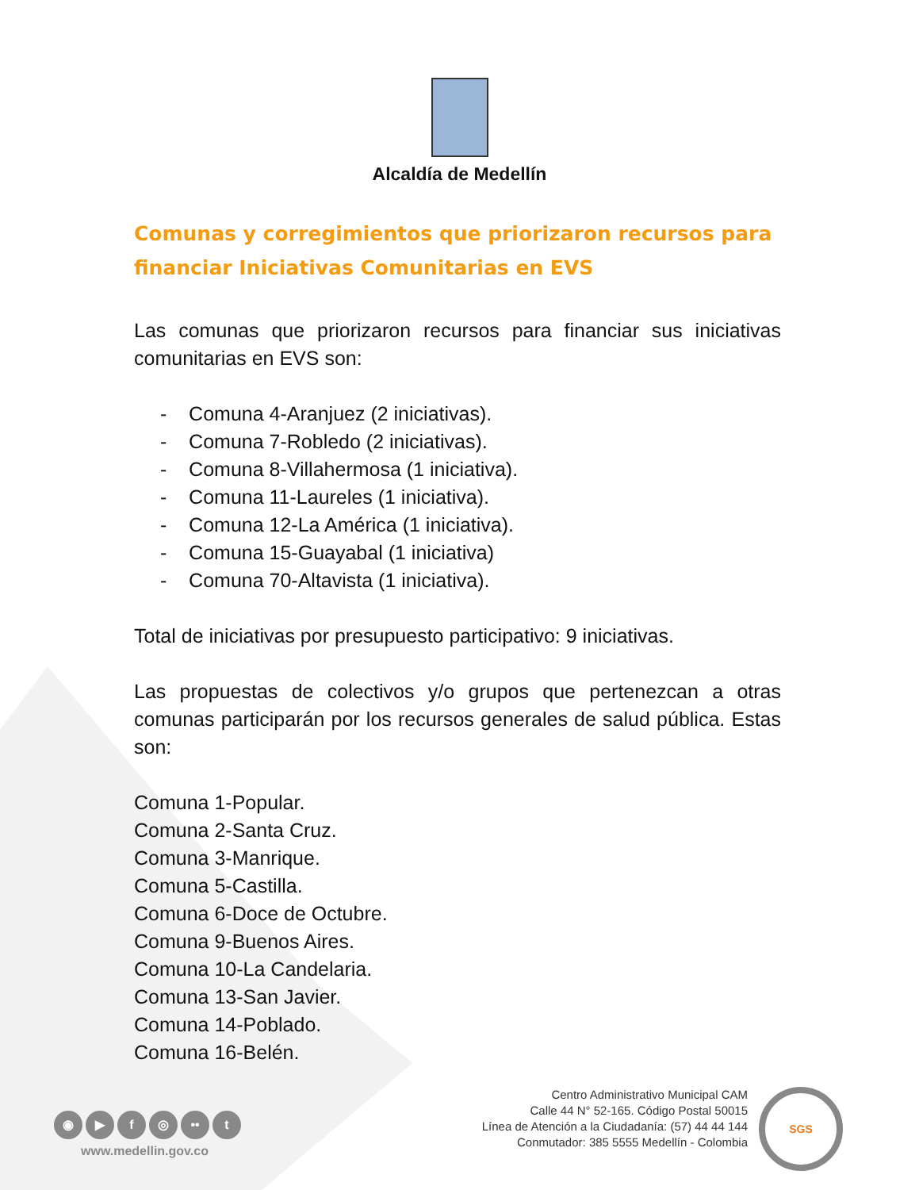Alcaldía de Medellín
Comunas y corregimientos que priorizaron recursos para financiar Iniciativas Comunitarias en EVS
Las comunas que priorizaron recursos para financiar sus iniciativas comunitarias en EVS son:
- Comuna 4-Aranjuez (2 iniciativas).
- Comuna 7-Robledo (2 iniciativas).
- Comuna 8-Villahermosa (1 iniciativa).
- Comuna 11-Laureles (1 iniciativa).
- Comuna 12-La América (1 iniciativa).
- Comuna 15-Guayabal (1 iniciativa)
- Comuna 70-Altavista (1 iniciativa).
Total de iniciativas por presupuesto participativo: 9 iniciativas.
Las propuestas de colectivos y/o grupos que pertenezcan a otras comunas participarán por los recursos generales de salud pública. Estas son:
Comuna 1-Popular.
Comuna 2-Santa Cruz.
Comuna 3-Manrique.
Comuna 5-Castilla.
Comuna 6-Doce de Octubre.
Comuna 9-Buenos Aires.
Comuna 10-La Candelaria.
Comuna 13-San Javier.
Comuna 14-Poblado.
Comuna 16-Belén.
◉ ▶ f ◎ •• t
www.medellin.gov.co
Centro Administrativo Municipal CAM
Calle 44 N° 52-165. Código Postal 50015
Línea de Atención a la Ciudadanía: (57) 44 44 144
Conmutador: 385 5555 Medellín - Colombia
SGS